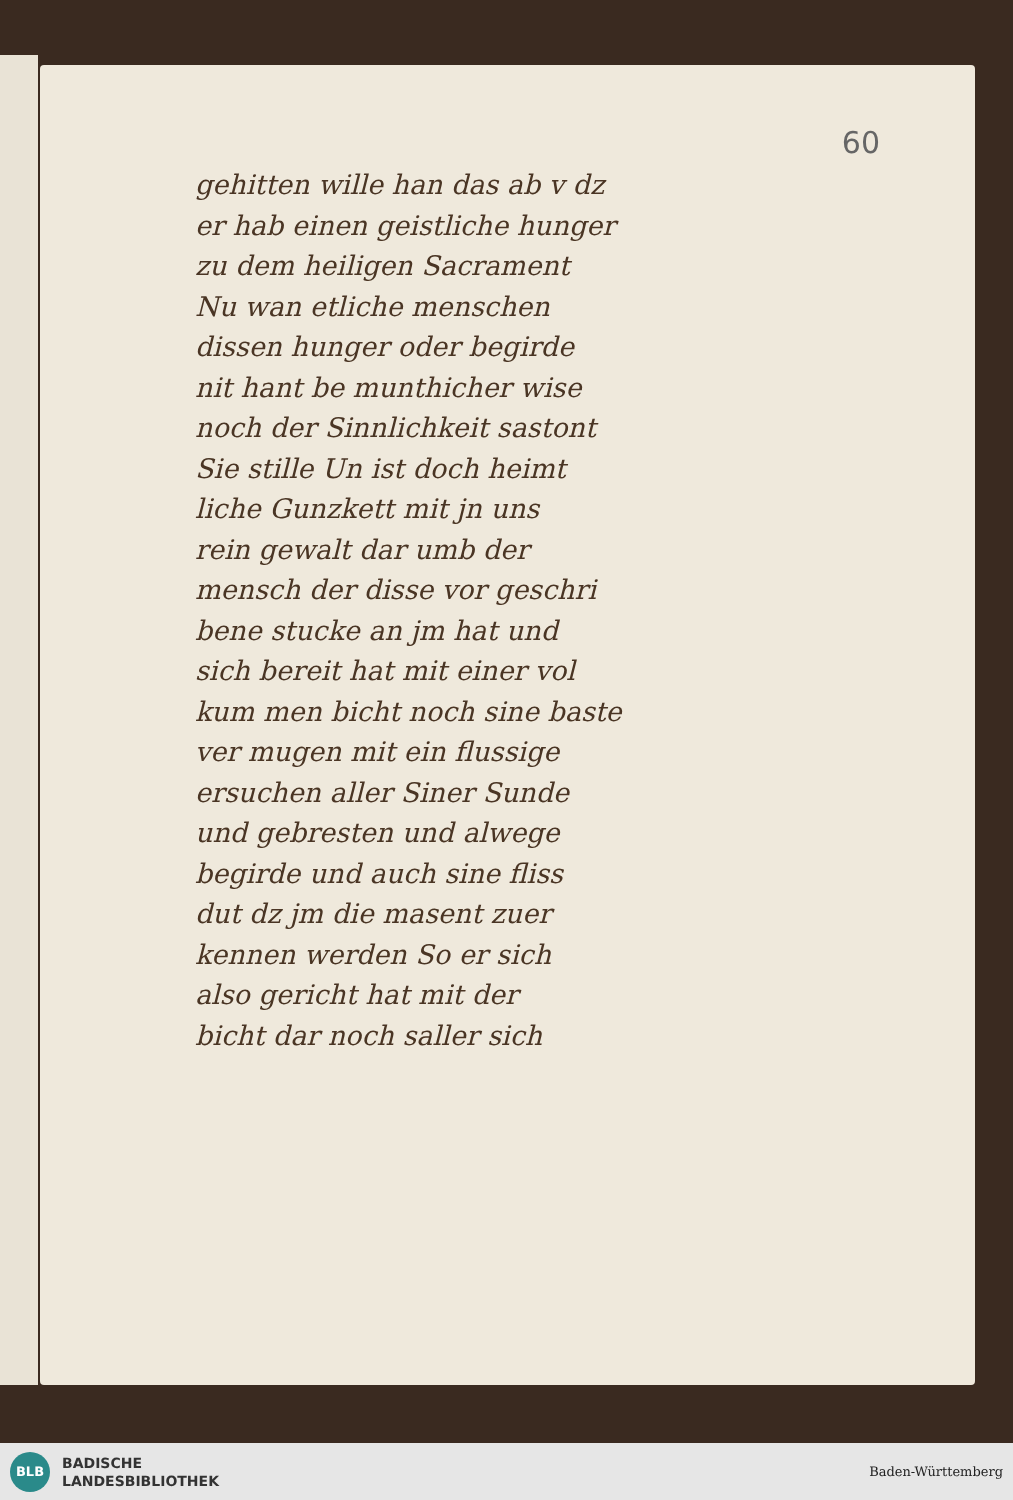60
gehitten wille han das ab v dz
er hab einen geistliche hunger
zu dem heiligen Sacrament
Nu wan etliche menschen
dissen hunger oder begirde
nit hant be munthicher wise
noch der Sinnlichkeit sastont
Sie stille Un ist doch heimt
liche Gunzkett mit jn uns
rein gewalt dar umb der
mensch der disse vor geschri
bene stucke an jm hat und
sich bereit hat mit einer vol
kum men bicht noch sine baste
ver mugen mit ein flussige
ersuchen aller Siner Sunde
und gebresten und alwege
begirde und auch sine fliss
dut dz jm die masent zuer
kennen werden So er sich
also gericht hat mit der
bicht dar noch saller sich
BLB
BADISCHE
LANDESBIBLIOTHEK
Baden-Württemberg